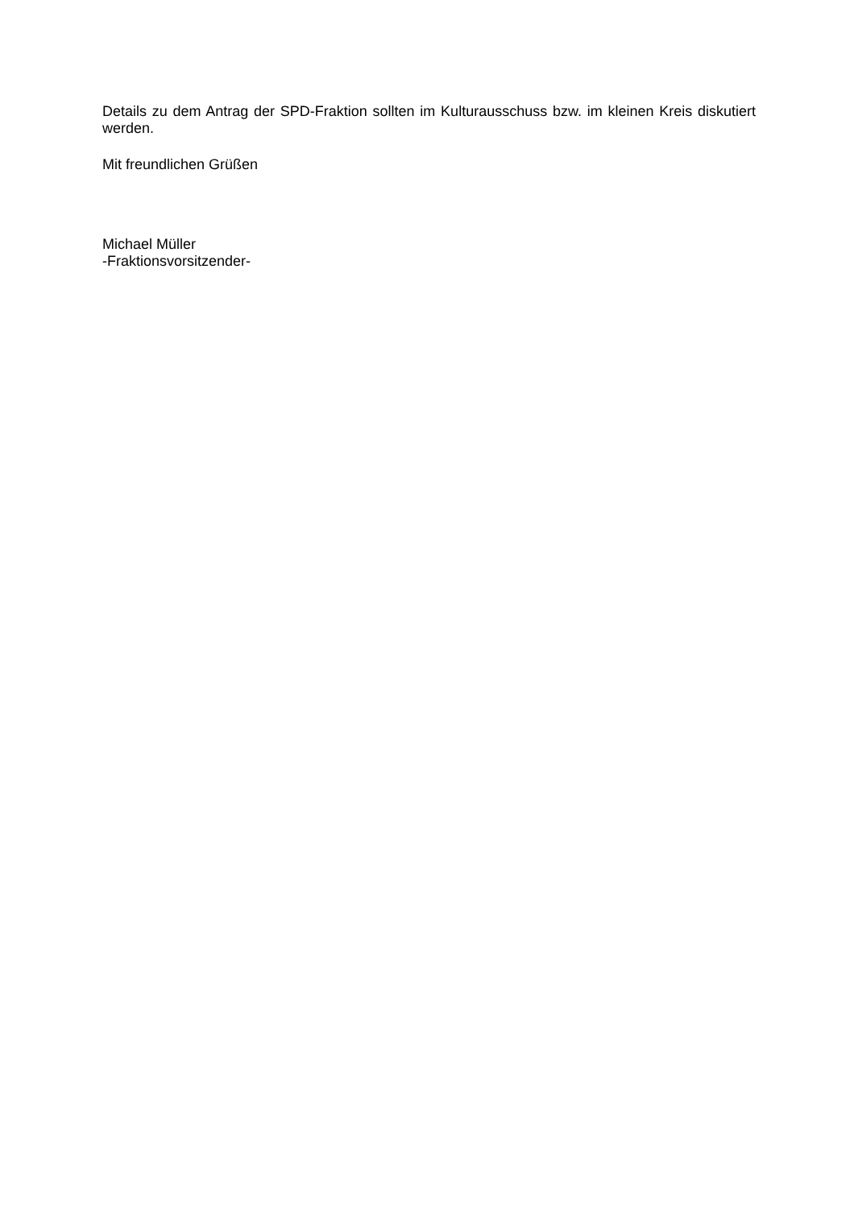Details zu dem Antrag der SPD-Fraktion sollten im Kulturausschuss bzw. im kleinen Kreis diskutiert werden.
Mit freundlichen Grüßen
Michael Müller
-Fraktionsvorsitzender-